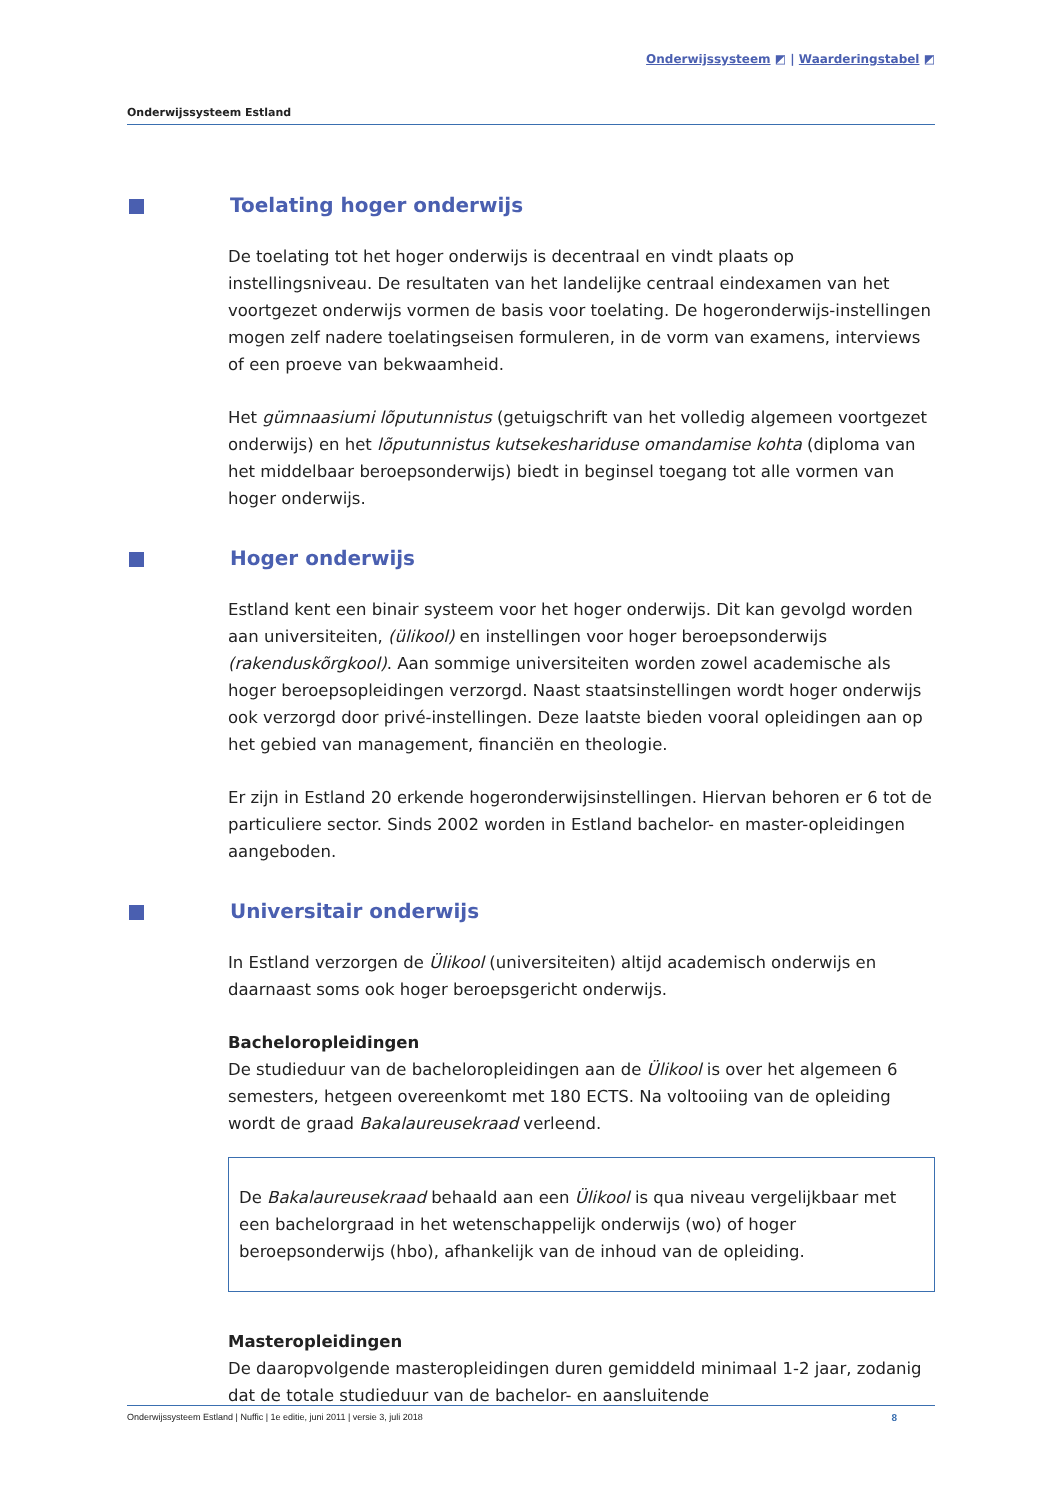Onderwijssysteem ◩ | Waarderingstabel ◩
Onderwijssysteem Estland
Toelating hoger onderwijs
De toelating tot het hoger onderwijs is decentraal en vindt plaats op instellingsniveau. De resultaten van het landelijke centraal eindexamen van het voortgezet onderwijs vormen de basis voor toelating. De hogeronderwijs-instellingen mogen zelf nadere toelatingseisen formuleren, in de vorm van examens, interviews of een proeve van bekwaamheid.
Het gümnaasiumi lõputunnistus (getuigschrift van het volledig algemeen voortgezet onderwijs) en het lõputunnistus kutsekeshariduse omandamise kohta (diploma van het middelbaar beroepsonderwijs) biedt in beginsel toegang tot alle vormen van hoger onderwijs.
Hoger onderwijs
Estland kent een binair systeem voor het hoger onderwijs. Dit kan gevolgd worden aan universiteiten, (ülikool) en instellingen voor hoger beroepsonderwijs (rakenduskõrgkool). Aan sommige universiteiten worden zowel academische als hoger beroepsopleidingen verzorgd. Naast staatsinstellingen wordt hoger onderwijs ook verzorgd door privé-instellingen. Deze laatste bieden vooral opleidingen aan op het gebied van management, financiën en theologie.
Er zijn in Estland 20 erkende hogeronderwijsinstellingen. Hiervan behoren er 6 tot de particuliere sector. Sinds 2002 worden in Estland bachelor- en master-opleidingen aangeboden.
Universitair onderwijs
In Estland verzorgen de Ülikool (universiteiten) altijd academisch onderwijs en daarnaast soms ook hoger beroepsgericht onderwijs.
Bacheloropleidingen
De studieduur van de bacheloropleidingen aan de Ülikool is over het algemeen 6 semesters, hetgeen overeenkomt met 180 ECTS. Na voltooiing van de opleiding wordt de graad Bakalaureusekraad verleend.
De Bakalaureusekraad behaald aan een Ülikool is qua niveau vergelijkbaar met een bachelorgraad in het wetenschappelijk onderwijs (wo) of hoger beroepsonderwijs (hbo), afhankelijk van de inhoud van de opleiding.
Masteropleidingen
De daaropvolgende masteropleidingen duren gemiddeld minimaal 1-2 jaar, zodanig dat de totale studieduur van de bachelor- en aansluitende
Onderwijssysteem Estland | Nuffic | 1e editie, juni 2011 | versie 3, juli 2018 8